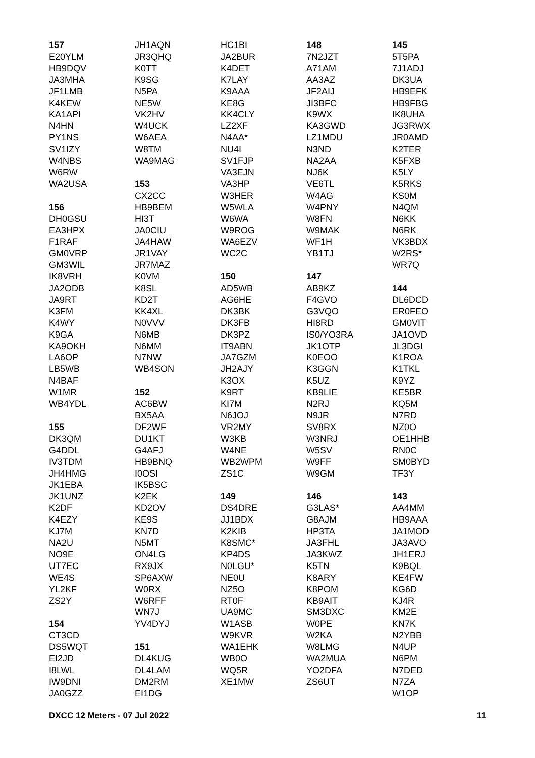157
E20YLM
HB9DQV
JA3MHA
JF1LMB
K4KEW
KA1API
N4HN
PY1NS
SV1IZY
W4NBS
W6RW
WA2USA
156
DH0GSU
EA3HPX
F1RAF
GM0VRP
GM3WIL
IK8VRH
JA2ODB
JA9RT
K3FM
K4WY
K9GA
KA9OKH
LA6OP
LB5WB
N4BAF
W1MR
WB4YDL
155
DK3QM
G4DDL
IV3TDM
JH4HMG
JK1EBA
JK1UNZ
K2DF
K4EZY
KJ7M
NA2U
NO9E
UT7EC
WE4S
YL2KF
ZS2Y
154
CT3CD
DS5WQT
EI2JD
I8LWL
IW9DNI
JA0GZZ
JH1AQN
JR3QHQ
K0TT
K9SG
N5PA
NE5W
VK2HV
W4UCK
W6AEA
W8TM
WA9MAG
153
CX2CC
HB9BEM
HI3T
JA0CIU
JA4HAW
JR1VAY
JR7MAZ
K0VM
K8SL
KD2T
KK4XL
N0VVV
N6MB
N6MM
N7NW
WB4SON
152
AC6BW
BX5AA
DF2WF
DU1KT
G4AFJ
HB9BNQ
I0OSI
IK5BSC
K2EK
KD2OV
KE9S
KN7D
N5MT
ON4LG
RX9JX
SP6AXW
W0RX
W6RFF
WN7J
YV4DYJ
151
DL4KUG
DL4LAM
DM2RM
EI1DG
HC1BI
JA2BUR
K4DET
K7LAY
K9AAA
KE8G
KK4CLY
LZ2XF
N4AA*
NU4I
SV1FJP
VA3EJN
VA3HP
W3HER
W5WLA
W6WA
W9ROG
WA6EZV
WC2C
150
AD5WB
AG6HE
DK3BK
DK3FB
DK3PZ
IT9ABN
JA7GZM
JH2AJY
K3OX
K9RT
KI7M
N6JOJ
VR2MY
W3KB
W4NE
WB2WPM
ZS1C
149
DS4DRE
JJ1BDX
K2KIB
K8SMC*
KP4DS
N0LGU*
NE0U
NZ5O
RT0F
UA9MC
W1ASB
W9KVR
WA1EHK
WB0O
WQ5R
XE1MW
148
7N2JZT
A71AM
AA3AZ
JF2AIJ
JI3BFC
K9WX
KA3GWD
LZ1MDU
N3ND
NA2AA
NJ6K
VE6TL
W4AG
W4PNY
W8FN
W9MAK
WF1H
YB1TJ
147
AB9KZ
F4GVO
G3VQO
HI8RD
IS0/YO3RA
JK1OTP
K0EOO
K3GGN
K5UZ
KB9LIE
N2RJ
N9JR
SV8RX
W3NRJ
W5SV
W9FF
W9GM
146
G3LAS*
G8AJM
HP3TA
JA3FHL
JA3KWZ
K5TN
K8ARY
K8POM
KB9AIT
SM3DXC
W0PE
W2KA
W8LMG
WA2MUA
YO2DFA
ZS6UT
145
5T5PA
7J1ADJ
DK3UA
HB9EFK
HB9FBG
IK8UHA
JG3RWX
JR0AMD
K2TER
K5FXB
K5LY
K5RKS
KS0M
N4QM
N6KK
N6RK
VK3BDX
W2RS*
WR7Q
144
DL6DCD
ER0FEO
GM0VIT
JA1OVD
JL3DGI
K1ROA
K1TKL
K9YZ
KE5BR
KQ5M
N7RD
NZ0O
OE1HHB
RN0C
SM0BYD
TF3Y
143
AA4MM
HB9AAA
JA1MOD
JA3AVO
JH1ERJ
K9BQL
KE4FW
KG6D
KJ4R
KM2E
KN7K
N2YBB
N4UP
N6PM
N7DED
N7ZA
W1OP
DXCC 12 Meters - 07 Jul 2022 11